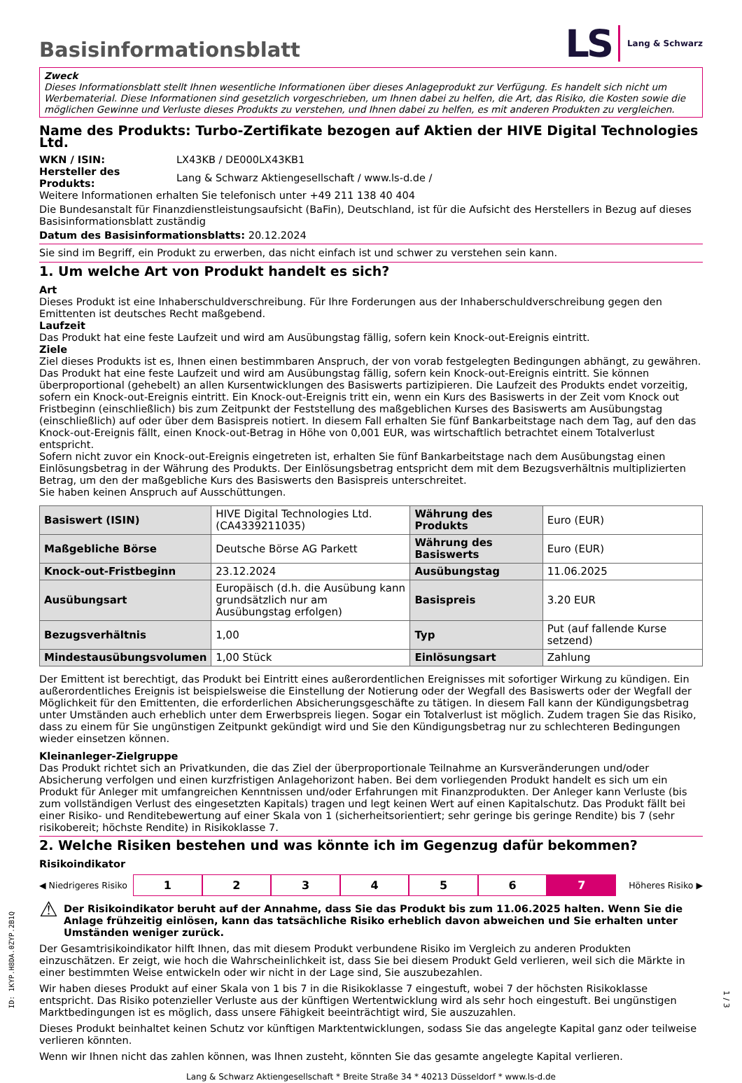Basisinformationsblatt
LS Lang & Schwarz
Zweck
Dieses Informationsblatt stellt Ihnen wesentliche Informationen über dieses Anlageprodukt zur Verfügung. Es handelt sich nicht um Werbematerial. Diese Informationen sind gesetzlich vorgeschrieben, um Ihnen dabei zu helfen, die Art, das Risiko, die Kosten sowie die möglichen Gewinne und Verluste dieses Produkts zu verstehen, und Ihnen dabei zu helfen, es mit anderen Produkten zu vergleichen.
Name des Produkts: Turbo-Zertifikate bezogen auf Aktien der HIVE Digital Technologies Ltd.
| WKN / ISIN: | LX43KB / DE000LX43KB1 |
| Hersteller des Produkts: | Lang & Schwarz Aktiengesellschaft / www.ls-d.de / |
Weitere Informationen erhalten Sie telefonisch unter +49 211 138 40 404
Die Bundesanstalt für Finanzdienstleistungsaufsicht (BaFin), Deutschland, ist für die Aufsicht des Herstellers in Bezug auf dieses Basisinformationsblatt zuständig
Datum des Basisinformationsblatts: 20.12.2024
Sie sind im Begriff, ein Produkt zu erwerben, das nicht einfach ist und schwer zu verstehen sein kann.
1. Um welche Art von Produkt handelt es sich?
Art
Dieses Produkt ist eine Inhaberschuldverschreibung. Für Ihre Forderungen aus der Inhaberschuldverschreibung gegen den Emittenten ist deutsches Recht maßgebend.
Laufzeit
Das Produkt hat eine feste Laufzeit und wird am Ausübungstag fällig, sofern kein Knock-out-Ereignis eintritt.
Ziele
Ziel dieses Produkts ist es, Ihnen einen bestimmbaren Anspruch, der von vorab festgelegten Bedingungen abhängt, zu gewähren. Das Produkt hat eine feste Laufzeit und wird am Ausübungstag fällig, sofern kein Knock-out-Ereignis eintritt. Sie können überproportional (gehebelt) an allen Kursentwicklungen des Basiswerts partizipieren. Die Laufzeit des Produkts endet vorzeitig, sofern ein Knock-out-Ereignis eintritt. Ein Knock-out-Ereignis tritt ein, wenn ein Kurs des Basiswerts in der Zeit vom Knock out Fristbeginn (einschließlich) bis zum Zeitpunkt der Feststellung des maßgeblichen Kurses des Basiswerts am Ausübungstag (einschließlich) auf oder über dem Basispreis notiert. In diesem Fall erhalten Sie fünf Bankarbeitstage nach dem Tag, auf den das Knock-out-Ereignis fällt, einen Knock-out-Betrag in Höhe von 0,001 EUR, was wirtschaftlich betrachtet einem Totalverlust entspricht.
Sofern nicht zuvor ein Knock-out-Ereignis eingetreten ist, erhalten Sie fünf Bankarbeitstage nach dem Ausübungstag einen Einlösungsbetrag in der Währung des Produkts. Der Einlösungsbetrag entspricht dem mit dem Bezugsverhältnis multiplizierten Betrag, um den der maßgebliche Kurs des Basiswerts den Basispreis unterschreitet.
Sie haben keinen Anspruch auf Ausschüttungen.
| Basiswert (ISIN) | HIVE Digital Technologies Ltd. (CA4339211035) | Währung des Produkts | Euro (EUR) |
| Maßgebliche Börse | Deutsche Börse AG Parkett | Währung des Basiswerts | Euro (EUR) |
| Knock-out-Fristbeginn | 23.12.2024 | Ausübungstag | 11.06.2025 |
| Ausübungsart | Europäisch (d.h. die Ausübung kann grundsätzlich nur am Ausübungstag erfolgen) | Basispreis | 3.20 EUR |
| Bezugsverhältnis | 1,00 | Typ | Put (auf fallende Kurse setzend) |
| Mindestausübungsvolumen | 1,00 Stück | Einlösungsart | Zahlung |
Der Emittent ist berechtigt, das Produkt bei Eintritt eines außerordentlichen Ereignisses mit sofortiger Wirkung zu kündigen. Ein außerordentliches Ereignis ist beispielsweise die Einstellung der Notierung oder der Wegfall des Basiswerts oder der Wegfall der Möglichkeit für den Emittenten, die erforderlichen Absicherungsgeschäfte zu tätigen. In diesem Fall kann der Kündigungsbetrag unter Umständen auch erheblich unter dem Erwerbspreis liegen. Sogar ein Totalverlust ist möglich. Zudem tragen Sie das Risiko, dass zu einem für Sie ungünstigen Zeitpunkt gekündigt wird und Sie den Kündigungsbetrag nur zu schlechteren Bedingungen wieder einsetzen können.
Kleinanleger-Zielgruppe
Das Produkt richtet sich an Privatkunden, die das Ziel der überproportionale Teilnahme an Kursveränderungen und/oder Absicherung verfolgen und einen kurzfristigen Anlagehorizont haben. Bei dem vorliegenden Produkt handelt es sich um ein Produkt für Anleger mit umfangreichen Kenntnissen und/oder Erfahrungen mit Finanzprodukten. Der Anleger kann Verluste (bis zum vollständigen Verlust des eingesetzten Kapitals) tragen und legt keinen Wert auf einen Kapitalschutz. Das Produkt fällt bei einer Risiko- und Renditebewertung auf einer Skala von 1 (sicherheitsorientiert; sehr geringe bis geringe Rendite) bis 7 (sehr risikobereit; höchste Rendite) in Risikoklasse 7.
2. Welche Risiken bestehen und was könnte ich im Gegenzug dafür bekommen?
Risikoindikator
◀ Niedrigeres Risiko 123456 7 Höheres Risiko ▶
⚠
Der Risikoindikator beruht auf der Annahme, dass Sie das Produkt bis zum 11.06.2025 halten. Wenn Sie die Anlage frühzeitig einlösen, kann das tatsächliche Risiko erheblich davon abweichen und Sie erhalten unter Umständen weniger zurück.
Der Gesamtrisikoindikator hilft Ihnen, das mit diesem Produkt verbundene Risiko im Vergleich zu anderen Produkten einzuschätzen. Er zeigt, wie hoch die Wahrscheinlichkeit ist, dass Sie bei diesem Produkt Geld verlieren, weil sich die Märkte in einer bestimmten Weise entwickeln oder wir nicht in der Lage sind, Sie auszubezahlen.
Wir haben dieses Produkt auf einer Skala von 1 bis 7 in die Risikoklasse 7 eingestuft, wobei 7 der höchsten Risikoklasse entspricht. Das Risiko potenzieller Verluste aus der künftigen Wertentwicklung wird als sehr hoch eingestuft. Bei ungünstigen Marktbedingungen ist es möglich, dass unsere Fähigkeit beeinträchtigt wird, Sie auszuzahlen.
Dieses Produkt beinhaltet keinen Schutz vor künftigen Marktentwicklungen, sodass Sie das angelegte Kapital ganz oder teilweise verlieren könnten.
Wenn wir Ihnen nicht das zahlen können, was Ihnen zusteht, könnten Sie das gesamte angelegte Kapital verlieren.
Lang & Schwarz Aktiengesellschaft * Breite Straße 34 * 40213 Düsseldorf * www.ls-d.de
ID: 1KYP.H8DA.0ZYP.2B1Q
1 / 3